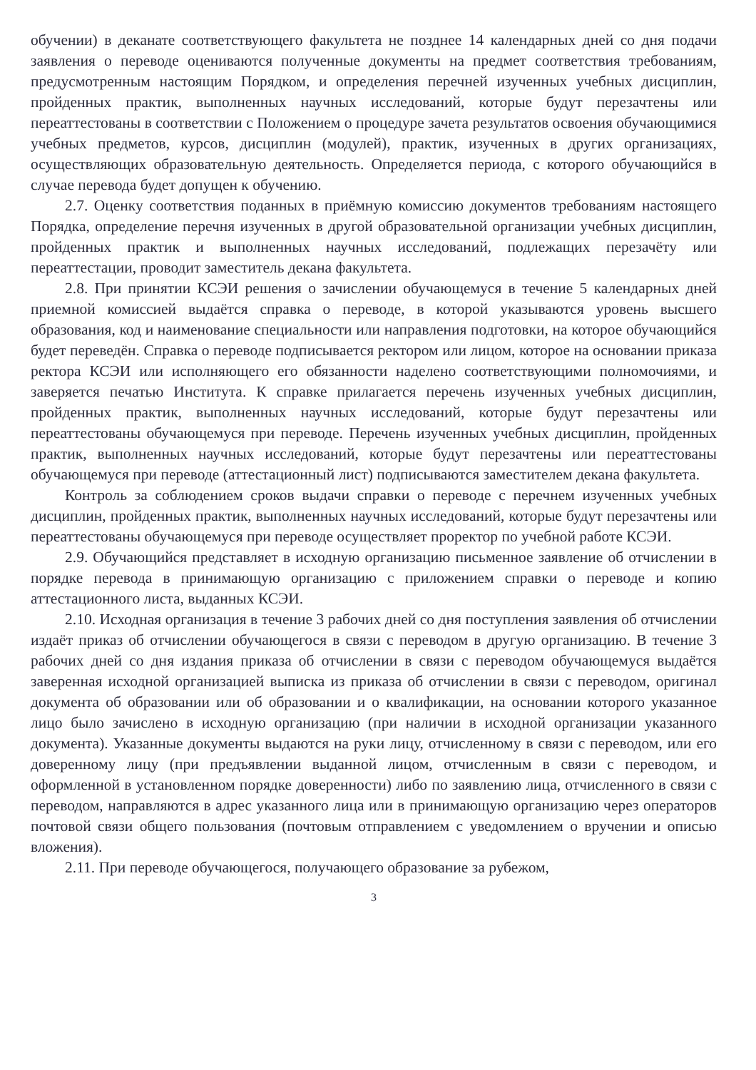обучении) в деканате соответствующего факультета не позднее 14 календарных дней со дня подачи заявления о переводе оцениваются полученные документы на предмет соответствия требованиям, предусмотренным настоящим Порядком, и определения перечней изученных учебных дисциплин, пройденных практик, выполненных научных исследований, которые будут перезачтены или переаттестованы в соответствии с Положением о процедуре зачета результатов освоения обучающимися учебных предметов, курсов, дисциплин (модулей), практик, изученных в других организациях, осуществляющих образовательную деятельность. Определяется периода, с которого обучающийся в случае перевода будет допущен к обучению.
2.7. Оценку соответствия поданных в приёмную комиссию документов требованиям настоящего Порядка, определение перечня изученных в другой образовательной организации учебных дисциплин, пройденных практик и выполненных научных исследований, подлежащих перезачёту или переаттестации, проводит заместитель декана факультета.
2.8. При принятии КСЭИ решения о зачислении обучающемуся в течение 5 календарных дней приемной комиссией выдаётся справка о переводе, в которой указываются уровень высшего образования, код и наименование специальности или направления подготовки, на которое обучающийся будет переведён. Справка о переводе подписывается ректором или лицом, которое на основании приказа ректора КСЭИ или исполняющего его обязанности наделено соответствующими полномочиями, и заверяется печатью Института. К справке прилагается перечень изученных учебных дисциплин, пройденных практик, выполненных научных исследований, которые будут перезачтены или переаттестованы обучающемуся при переводе. Перечень изученных учебных дисциплин, пройденных практик, выполненных научных исследований, которые будут перезачтены или переаттестованы обучающемуся при переводе (аттестационный лист) подписываются заместителем декана факультета.
Контроль за соблюдением сроков выдачи справки о переводе с перечнем изученных учебных дисциплин, пройденных практик, выполненных научных исследований, которые будут перезачтены или переаттестованы обучающемуся при переводе осуществляет проректор по учебной работе КСЭИ.
2.9. Обучающийся представляет в исходную организацию письменное заявление об отчислении в порядке перевода в принимающую организацию с приложением справки о переводе и копию аттестационного листа, выданных КСЭИ.
2.10. Исходная организация в течение 3 рабочих дней со дня поступления заявления об отчислении издаёт приказ об отчислении обучающегося в связи с переводом в другую организацию. В течение 3 рабочих дней со дня издания приказа об отчислении в связи с переводом обучающемуся выдаётся заверенная исходной организацией выписка из приказа об отчислении в связи с переводом, оригинал документа об образовании или об образовании и о квалификации, на основании которого указанное лицо было зачислено в исходную организацию (при наличии в исходной организации указанного документа). Указанные документы выдаются на руки лицу, отчисленному в связи с переводом, или его доверенному лицу (при предъявлении выданной лицом, отчисленным в связи с переводом, и оформленной в установленном порядке доверенности) либо по заявлению лица, отчисленного в связи с переводом, направляются в адрес указанного лица или в принимающую организацию через операторов почтовой связи общего пользования (почтовым отправлением с уведомлением о вручении и описью вложения).
2.11. При переводе обучающегося, получающего образование за рубежом,
3